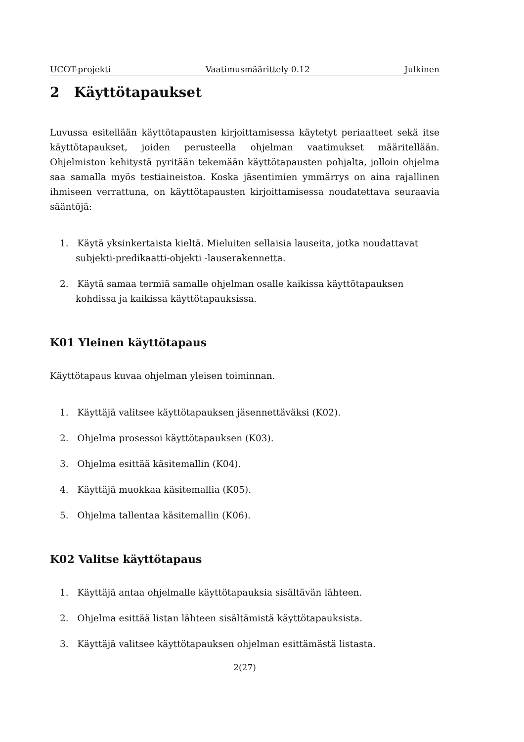UCOT-projekti Vaatimusmäärittely 0.12 Julkinen
2 Käyttötapaukset
Luvussa esitellään käyttötapausten kirjoittamisessa käytetyt periaatteet sekä itse käyttötapaukset, joiden perusteella ohjelman vaatimukset määritellään. Ohjelmiston kehitystä pyritään tekemään käyttötapausten pohjalta, jolloin ohjelma saa samalla myös testiaineistoa. Koska jäsentimien ymmärrys on aina rajallinen ihmiseen verrattuna, on käyttötapausten kirjoittamisessa noudatettava seuraavia sääntöjä:
1. Käytä yksinkertaista kieltä. Mieluiten sellaisia lauseita, jotka noudattavat subjekti-predikaatti-objekti -lauserakennetta.
2. Käytä samaa termiä samalle ohjelman osalle kaikissa käyttötapauksen kohdissa ja kaikissa käyttötapauksissa.
K01 Yleinen käyttötapaus
Käyttötapaus kuvaa ohjelman yleisen toiminnan.
1. Käyttäjä valitsee käyttötapauksen jäsennettäväksi (K02).
2. Ohjelma prosessoi käyttötapauksen (K03).
3. Ohjelma esittää käsitemallin (K04).
4. Käyttäjä muokkaa käsitemallia (K05).
5. Ohjelma tallentaa käsitemallin (K06).
K02 Valitse käyttötapaus
1. Käyttäjä antaa ohjelmalle käyttötapauksia sisältävän lähteen.
2. Ohjelma esittää listan lähteen sisältämistä käyttötapauksista.
3. Käyttäjä valitsee käyttötapauksen ohjelman esittämästä listasta.
2(27)